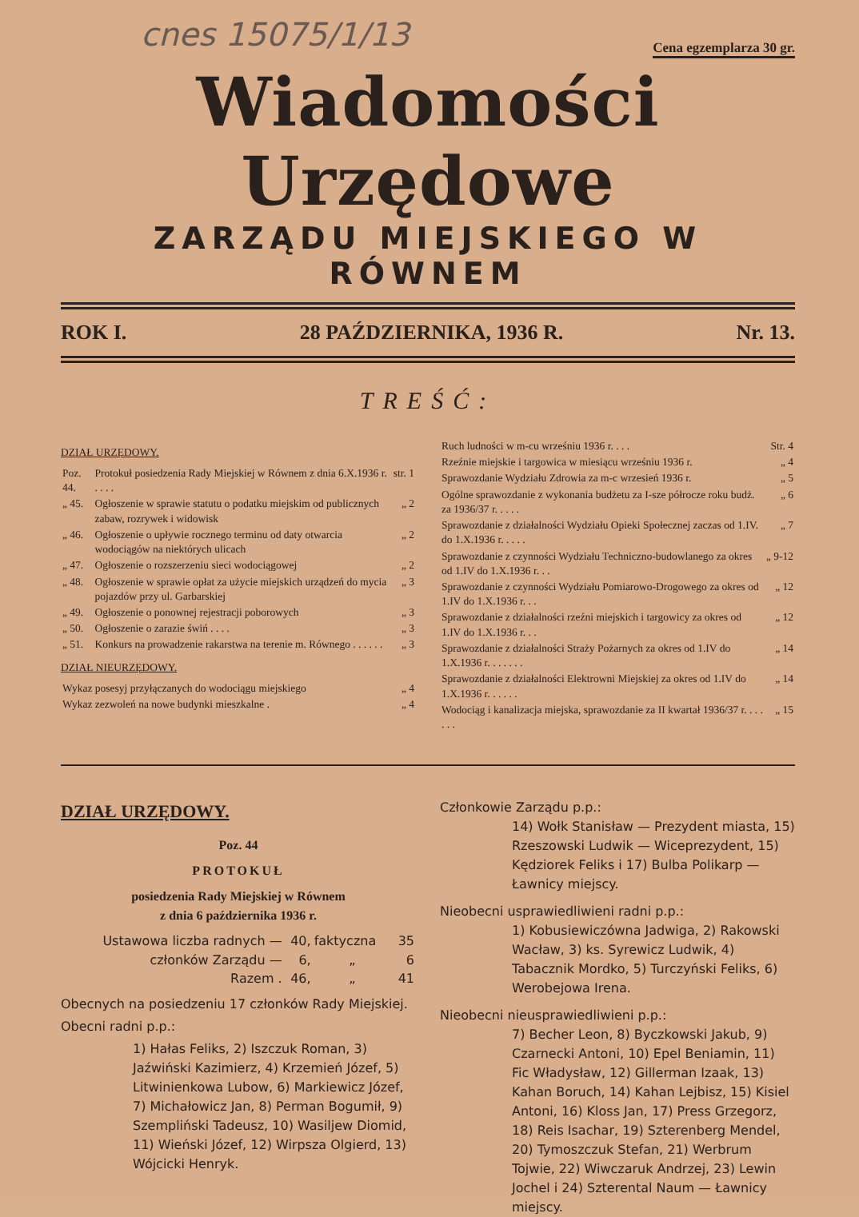cnes 15075/1/13 Cena egzemplarza 30 gr.
Wiadomości Urzędowe
ZARZĄDU MIEJSKIEGO W RÓWNEM
ROK I. 28 PAŹDZIERNIKA, 1936 R. Nr. 13.
TREŚĆ:
DZIAŁ URZĘDOWY.
| Poz. 44. | Protokuł posiedzenia Rady Miejskiej w Równem z dnia 6.X.1936 r. . . . . | str. 1 |
| „ 45. | Ogłoszenie w sprawie statutu o podatku miejskim od publicznych zabaw, rozrywek i widowisk | „ 2 |
| „ 46. | Ogłoszenie o upływie rocznego terminu od daty otwarcia wodociągów na niektórych ulicach | „ 2 |
| „ 47. | Ogłoszenie o rozszerzeniu sieci wodociągowej | „ 2 |
| „ 48. | Ogłoszenie w sprawie opłat za użycie miejskich urządzeń do mycia pojazdów przy ul. Garbarskiej | „ 3 |
| „ 49. | Ogłoszenie o ponownej rejestracji poborowych | „ 3 |
| „ 50. | Ogłoszenie o zarazie świń . . . . | „ 3 |
| „ 51. | Konkurs na prowadzenie rakarstwa na terenie m. Równego . . . . . . | „ 3 |
DZIAŁ NIEURZĘDOWY.
| Wykaz posesyj przyłączanych do wodociągu miejskiego | „ 4 |
| Wykaz zezwoleń na nowe budynki mieszkalne . | „ 4 |
| Ruch ludności w m-cu wrześniu 1936 r. . . . | Str. 4 |
| Rzeźnie miejskie i targowica w miesiącu wrześniu 1936 r. | „ 4 |
| Sprawozdanie Wydziału Zdrowia za m-c wrzesień 1936 r. | „ 5 |
| Ogólne sprawozdanie z wykonania budżetu za I-sze półrocze roku budż. za 1936/37 r. . . . . | „ 6 |
| Sprawozdanie z działalności Wydziału Opieki Społecznej zaczas od 1.IV. do 1.X.1936 r. . . . . | „ 7 |
| Sprawozdanie z czynności Wydziału Techniczno-budowlanego za okres od 1.IV do 1.X.1936 r. . . | „ 9-12 |
| Sprawozdanie z czynności Wydziału Pomiarowo-Drogowego za okres od 1.IV do 1.X.1936 r. . . | „ 12 |
| Sprawozdanie z działalności rzeźni miejskich i targowicy za okres od 1.IV do 1.X.1936 r. . . | „ 12 |
| Sprawozdanie z działalności Straży Pożarnych za okres od 1.IV do 1.X.1936 r. . . . . . . | „ 14 |
| Sprawozdanie z działalności Elektrowni Miejskiej za okres od 1.IV do 1.X.1936 r. . . . . . | „ 14 |
| Wodociąg i kanalizacja miejska, sprawozdanie za II kwartał 1936/37 r. . . . . . . | „ 15 |
DZIAŁ URZĘDOWY.
Poz. 44
PROTOKUŁ
posiedzenia Rady Miejskiej w Równem
z dnia 6 października 1936 r.
| Ustawowa liczba radnych — | 40, | faktyczna | 35 |
| członków Zarządu — | 6, | „ | 6 |
| Razem . | 46, | „ | 41 |
Obecnych na posiedzeniu 17 członków Rady Miejskiej.
Obecni radni p.p.:
1) Hałas Feliks, 2) Iszczuk Roman, 3) Jaźwiński Kazimierz, 4) Krzemień Józef, 5) Litwinienkowa Lubow, 6) Markiewicz Józef, 7) Michałowicz Jan, 8) Perman Bogumił, 9) Szempliński Tadeusz, 10) Wasiljew Diomid, 11) Wieński Józef, 12) Wirpsza Olgierd, 13) Wójcicki Henryk.
Członkowie Zarządu p.p.:
14) Wołk Stanisław — Prezydent miasta, 15) Rzeszowski Ludwik — Wiceprezydent, 15) Kędziorek Feliks i 17) Bulba Polikarp — Ławnicy miejscy.
Nieobecni usprawiedliwieni radni p.p.:
1) Kobusiewiczówna Jadwiga, 2) Rakowski Wacław, 3) ks. Syrewicz Ludwik, 4) Tabacznik Mordko, 5) Turczyński Feliks, 6) Werobejowa Irena.
Nieobecni nieusprawiedliwieni p.p.:
7) Becher Leon, 8) Byczkowski Jakub, 9) Czarnecki Antoni, 10) Epel Beniamin, 11) Fic Władysław, 12) Gillerman Izaak, 13) Kahan Boruch, 14) Kahan Lejbisz, 15) Kisiel Antoni, 16) Kloss Jan, 17) Press Grzegorz, 18) Reis Isachar, 19) Szterenberg Mendel, 20) Tymoszczuk Stefan, 21) Werbrum Tojwie, 22) Wiwczaruk Andrzej, 23) Lewin Jochel i 24) Szterental Naum — Ławnicy miejscy.